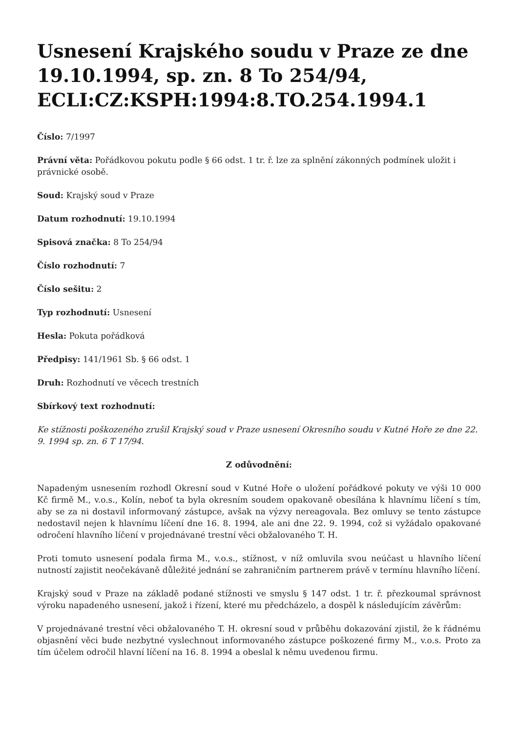Usnesení Krajského soudu v Praze ze dne 19.10.1994, sp. zn. 8 To 254/94, ECLI:CZ:KSPH:1994:8.TO.254.1994.1
Číslo: 7/1997
Právní věta: Pořádkovou pokutu podle § 66 odst. 1 tr. ř. lze za splnění zákonných podmínek uložit i právnické osobě.
Soud: Krajský soud v Praze
Datum rozhodnutí: 19.10.1994
Spisová značka: 8 To 254/94
Číslo rozhodnutí: 7
Číslo sešitu: 2
Typ rozhodnutí: Usnesení
Hesla: Pokuta pořádková
Předpisy: 141/1961 Sb. § 66 odst. 1
Druh: Rozhodnutí ve věcech trestních
Sbírkový text rozhodnutí:
Ke stížnosti poškozeného zrušil Krajský soud v Praze usnesení Okresního soudu v Kutné Hoře ze dne 22. 9. 1994 sp. zn. 6 T 17/94.
Z odůvodnění:
Napadeným usnesením rozhodl Okresní soud v Kutné Hoře o uložení pořádkové pokuty ve výši 10 000 Kč firmě M., v.o.s., Kolín, neboť ta byla okresním soudem opakovaně obesílána k hlavnímu líčení s tím, aby se za ni dostavil informovaný zástupce, avšak na výzvy nereagovala. Bez omluvy se tento zástupce nedostavil nejen k hlavnímu líčení dne 16. 8. 1994, ale ani dne 22. 9. 1994, což si vyžádalo opakované odročení hlavního líčení v projednávané trestní věci obžalovaného T. H.
Proti tomuto usnesení podala firma M., v.o.s., stížnost, v níž omluvila svou neúčast u hlavního líčení nutností zajistit neočekávaně důležité jednání se zahraničním partnerem právě v termínu hlavního líčení.
Krajský soud v Praze na základě podané stížnosti ve smyslu § 147 odst. 1 tr. ř. přezkoumal správnost výroku napadeného usnesení, jakož i řízení, které mu předcházelo, a dospěl k následujícím závěrům:
V projednávané trestní věci obžalovaného T. H. okresní soud v průběhu dokazování zjistil, že k řádnému objasnění věci bude nezbytné vyslechnout informovaného zástupce poškozené firmy M., v.o.s. Proto za tím účelem odročil hlavní líčení na 16. 8. 1994 a obeslal k němu uvedenou firmu.